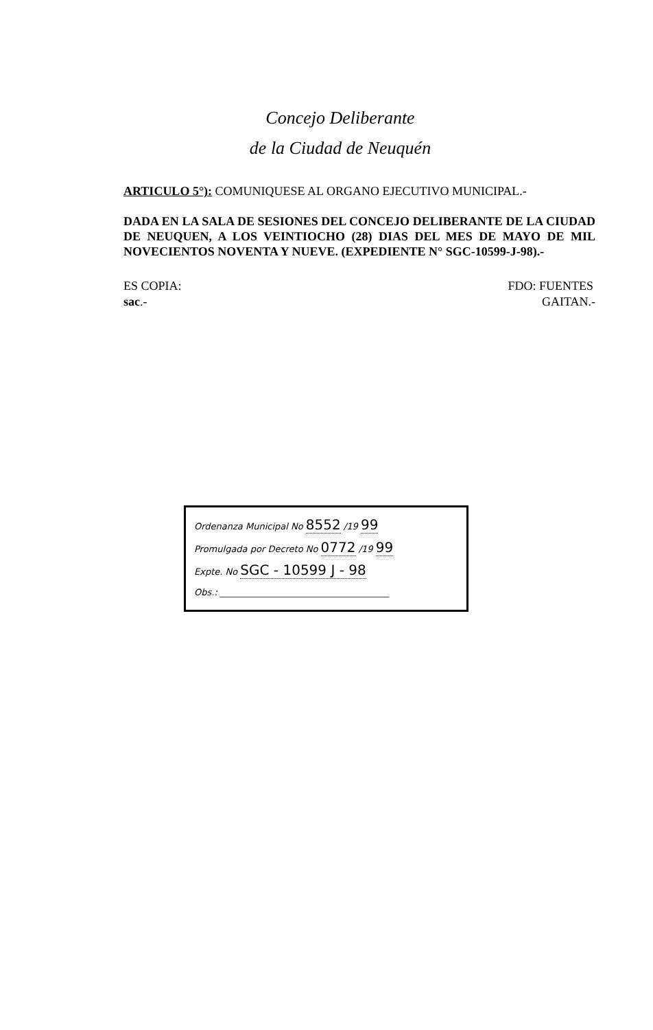Concejo Deliberante
de la Ciudad de Neuquén
ARTICULO 5°): COMUNIQUESE AL ORGANO EJECUTIVO MUNICIPAL.-
DADA EN LA SALA DE SESIONES DEL CONCEJO DELIBERANTE DE LA CIUDAD DE NEUQUEN, A LOS VEINTIOCHO (28) DIAS DEL MES DE MAYO DE MIL NOVECIENTOS NOVENTA Y NUEVE. (EXPEDIENTE N° SGC-10599-J-98).-
ES COPIA:
sac.-
FDO: FUENTES
GAITAN.-
Ordenanza Municipal No 8552 /19 99
Promulgada por Decreto No 0772 /19 99
Expte. No SGC - 10599 J - 98
Obs.: ______________________________________